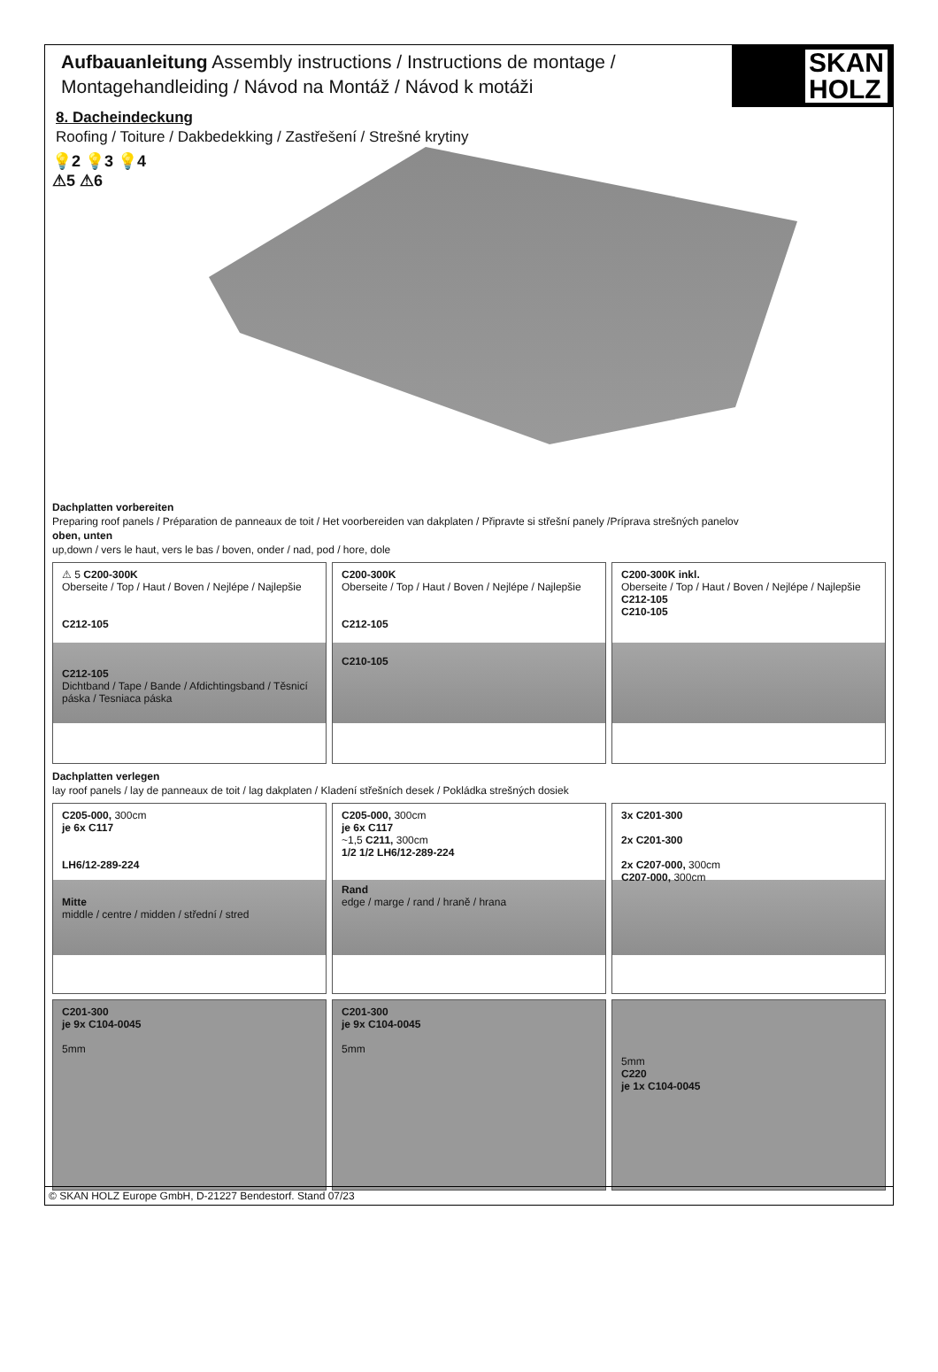Aufbauanleitung Assembly instructions / Instructions de montage /
Montagehandleiding / Návod na Montáž / Návod k motáži
SKAN
HOLZ
8. Dacheindeckung
Roofing / Toiture / Dakbedekking / Zastřešení / Strešné krytiny
💡2 💡3 💡4
⚠5 ⚠6
Dachplatten vorbereiten
Preparing roof panels / Préparation de panneaux de toit / Het voorbereiden van dakplaten / Připravte si střešní panely /Príprava strešných panelov
oben, unten
up,down / vers le haut, vers le bas / boven, onder / nad, pod / hore, dole
⚠ 5 C200-300K
Oberseite / Top / Haut / Boven / Nejlépe / Najlepšie
C212-105
C212-105
Dichtband / Tape / Bande / Afdichtingsband / Těsnicí páska / Tesniaca páska
C200-300K
Oberseite / Top / Haut / Boven / Nejlépe / Najlepšie
C212-105
C210-105
C200-300K inkl.
Oberseite / Top / Haut / Boven / Nejlépe / Najlepšie
C212-105
C210-105
Dachplatten verlegen
lay roof panels / lay de panneaux de toit / lag dakplaten / Kladení střešních desek / Pokládka strešných dosiek
C205-000, 300cm
je 6x C117
LH6/12-289-224
Mitte
middle / centre / midden / střední / stred
C205-000, 300cm
je 6x C117
~1,5 C211, 300cm
1/2 1/2 LH6/12-289-224
Rand
edge / marge / rand / hraně / hrana
3x C201-300
2x C201-300
2x C207-000, 300cm
C207-000, 300cm
C201-300
je 9x C104-0045
5mm
C201-300
je 9x C104-0045
5mm
5mm
C220
je 1x C104-0045
© SKAN HOLZ Europe GmbH, D-21227 Bendestorf. Stand 07/23